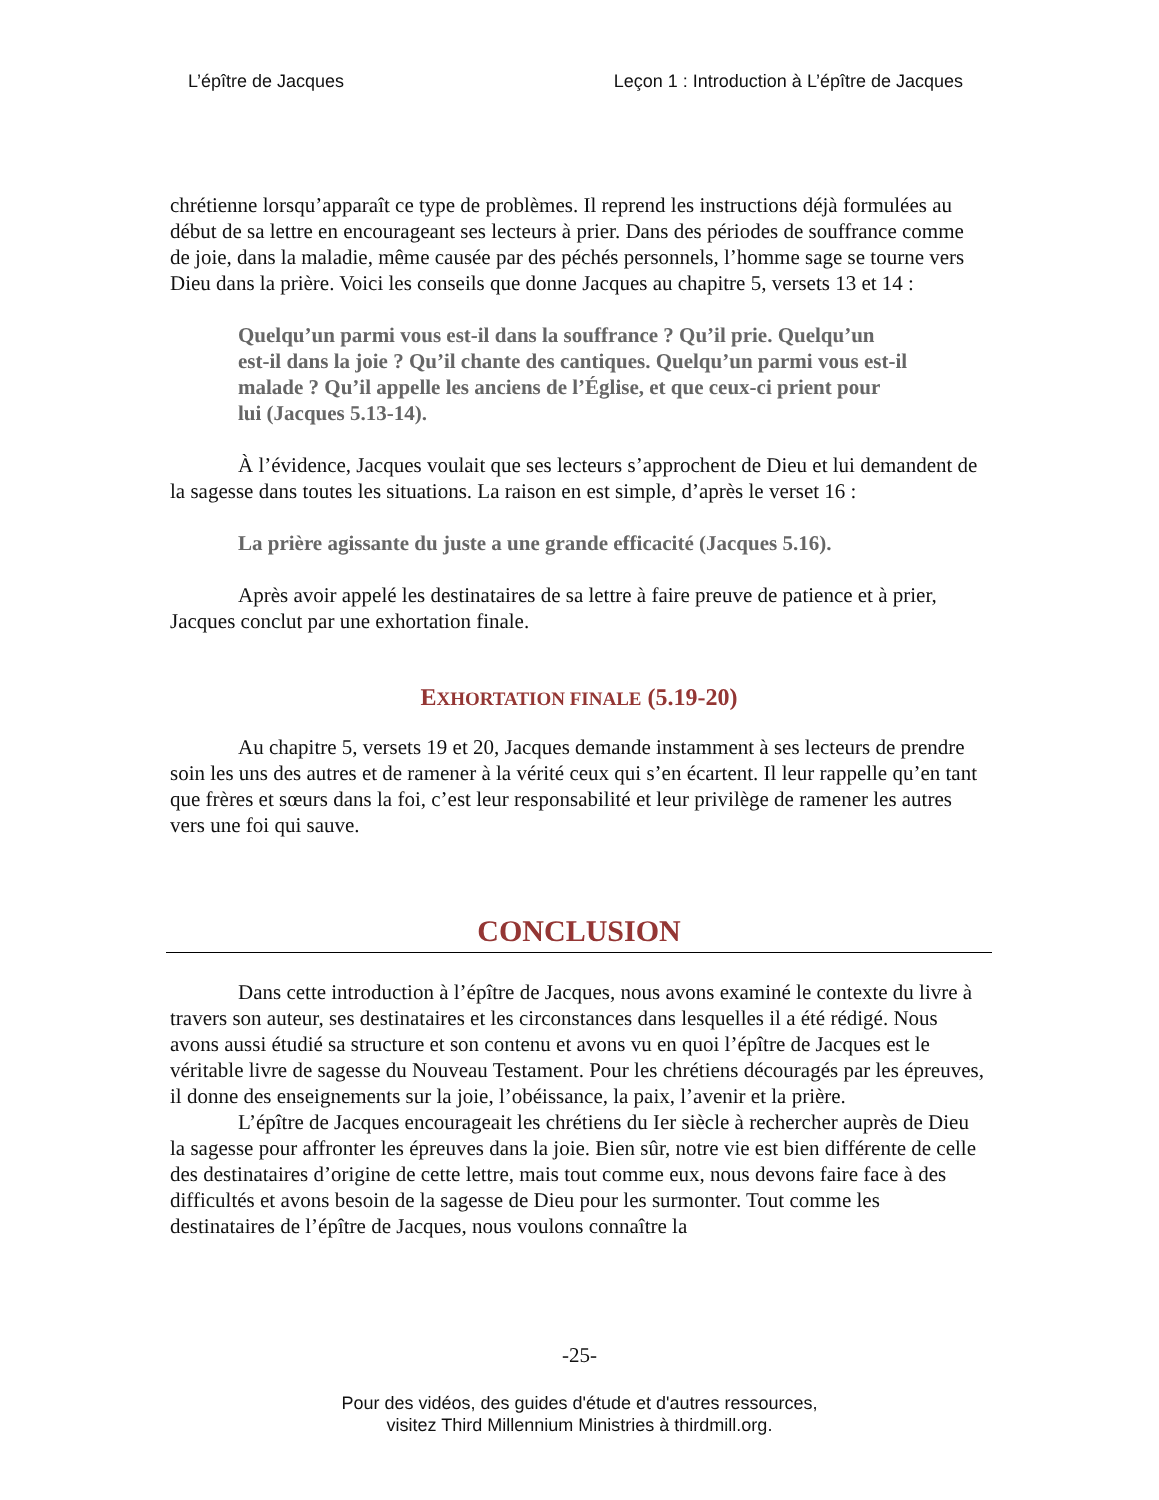L’épître de Jacques Leçon 1 : Introduction à L’épître de Jacques
chrétienne lorsqu’apparaît ce type de problèmes. Il reprend les instructions déjà formulées au début de sa lettre en encourageant ses lecteurs à prier. Dans des périodes de souffrance comme de joie, dans la maladie, même causée par des péchés personnels, l’homme sage se tourne vers Dieu dans la prière. Voici les conseils que donne Jacques au chapitre 5, versets 13 et 14 :
Quelqu’un parmi vous est-il dans la souffrance ? Qu’il prie. Quelqu’un est-il dans la joie ? Qu’il chante des cantiques. Quelqu’un parmi vous est-il malade ? Qu’il appelle les anciens de l’Église, et que ceux-ci prient pour lui (Jacques 5.13-14).
À l’évidence, Jacques voulait que ses lecteurs s’approchent de Dieu et lui demandent de la sagesse dans toutes les situations. La raison en est simple, d’après le verset 16 :
La prière agissante du juste a une grande efficacité (Jacques 5.16).
Après avoir appelé les destinataires de sa lettre à faire preuve de patience et à prier, Jacques conclut par une exhortation finale.
EXHORTATION FINALE (5.19-20)
Au chapitre 5, versets 19 et 20, Jacques demande instamment à ses lecteurs de prendre soin les uns des autres et de ramener à la vérité ceux qui s’en écartent. Il leur rappelle qu’en tant que frères et sœurs dans la foi, c’est leur responsabilité et leur privilège de ramener les autres vers une foi qui sauve.
CONCLUSION
Dans cette introduction à l’épître de Jacques, nous avons examiné le contexte du livre à travers son auteur, ses destinataires et les circonstances dans lesquelles il a été rédigé. Nous avons aussi étudié sa structure et son contenu et avons vu en quoi l’épître de Jacques est le véritable livre de sagesse du Nouveau Testament. Pour les chrétiens découragés par les épreuves, il donne des enseignements sur la joie, l’obéissance, la paix, l’avenir et la prière.
L’épître de Jacques encourageait les chrétiens du Ier siècle à rechercher auprès de Dieu la sagesse pour affronter les épreuves dans la joie. Bien sûr, notre vie est bien différente de celle des destinataires d’origine de cette lettre, mais tout comme eux, nous devons faire face à des difficultés et avons besoin de la sagesse de Dieu pour les surmonter. Tout comme les destinataires de l’épître de Jacques, nous voulons connaître la
-25-
Pour des vidéos, des guides d'étude et d'autres ressources,
visitez Third Millennium Ministries à thirdmill.org.